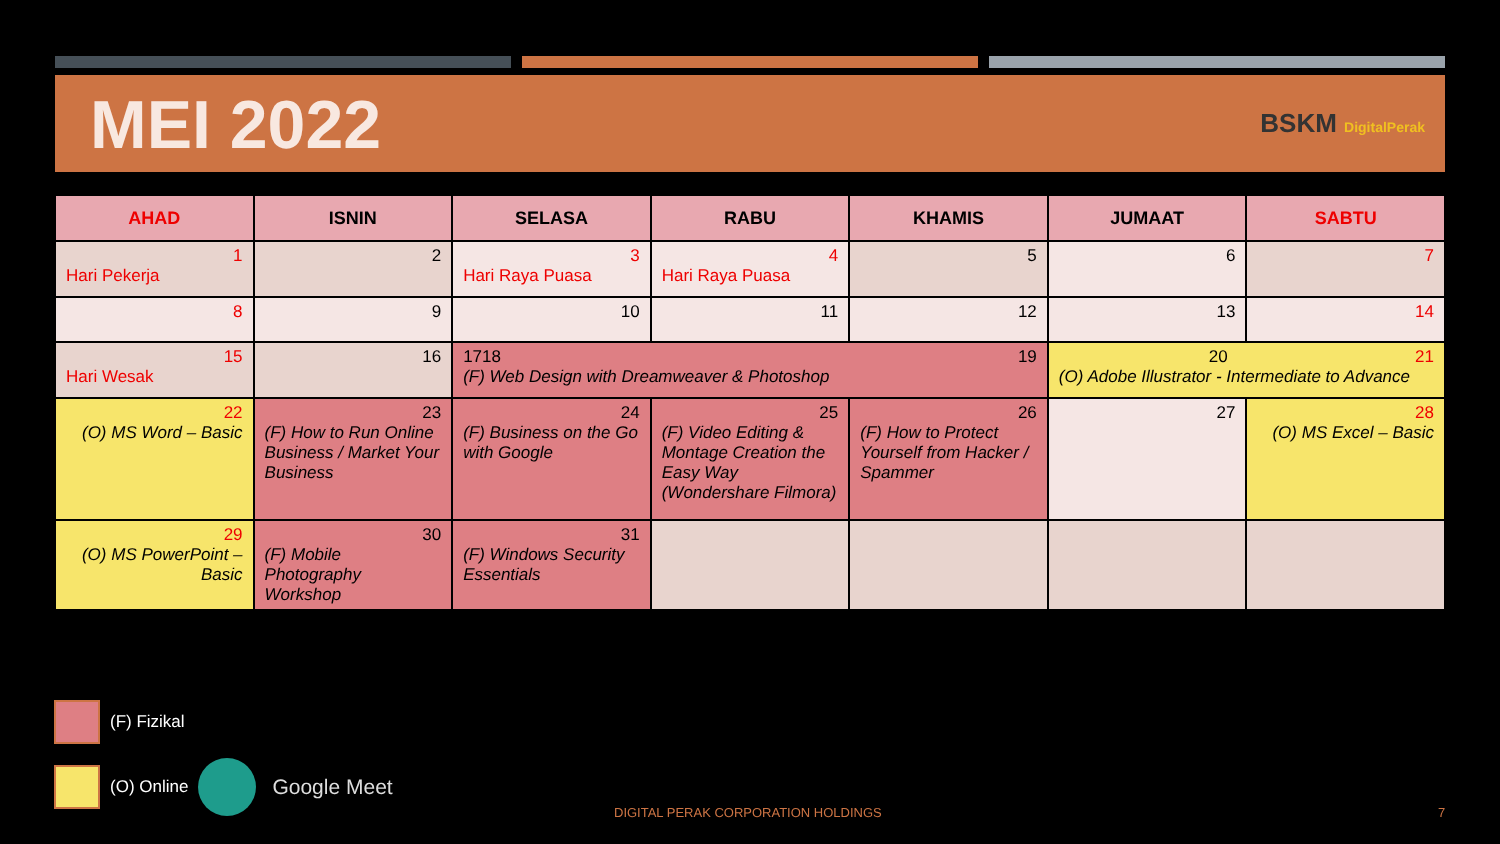MEI 2022
BSKM DigitalPerak
| AHAD | ISNIN | SELASA | RABU | KHAMIS | JUMAAT | SABTU |
| --- | --- | --- | --- | --- | --- | --- |
| 1 Hari Pekerja | 2 | 3 Hari Raya Puasa | 4 Hari Raya Puasa | 5 | 6 | 7 |
| 8 | 9 | 10 | 11 | 12 | 13 | 14 |
| 15 Hari Wesak | 16 | 17 18 19 (F) Web Design with Dreamweaver & Photoshop | | | 20 21 (O) Adobe Illustrator - Intermediate to Advance | |
| 22 (O) MS Word – Basic | 23 (F) How to Run Online Business / Market Your Business | 24 (F) Business on the Go with Google | 25 (F) Video Editing & Montage Creation the Easy Way (Wondershare Filmora) | 26 (F) How to Protect Yourself from Hacker / Spammer | 27 | 28 (O) MS Excel – Basic |
| 29 (O) MS PowerPoint – Basic | 30 (F) Mobile Photography Workshop | 31 (F) Windows Security Essentials | | | | |
(F) Fizikal
(O) Online Google Meet
DIGITAL PERAK CORPORATION HOLDINGS
7